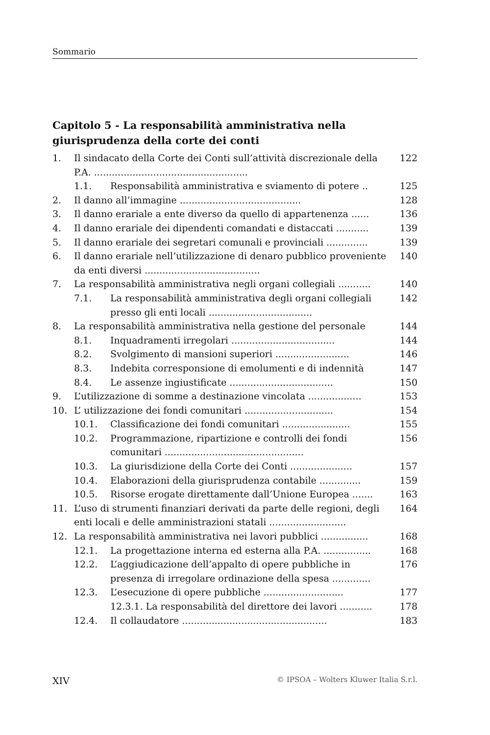Sommario
Capitolo 5 - La responsabilità amministrativa nella giurisprudenza della corte dei conti
1. Il sindacato della Corte dei Conti sull’attività discrezionale della P.A. .................................................... 122
1.1. Responsabilità amministrativa e sviamento di potere .. 125
2. Il danno all’immagine ......................................... 128
3. Il danno erariale a ente diverso da quello di appartenenza ...... 136
4. Il danno erariale dei dipendenti comandati e distaccati ........... 139
5. Il danno erariale dei segretari comunali e provinciali .............. 139
6. Il danno erariale nell’utilizzazione di denaro pubblico proveniente da enti diversi ....................................... 140
7. La responsabilità amministrativa negli organi collegiali ........... 140
7.1. La responsabilità amministrativa degli organi collegiali presso gli enti locali ................................... 142
8. La responsabilità amministrativa nella gestione del personale 144
8.1. Inquadramenti irregolari ................................... 144
8.2. Svolgimento di mansioni superiori ......................... 146
8.3. Indebita corresponsione di emolumenti e di indennità 147
8.4. Le assenze ingiustificate ................................... 150
9. L’utilizzazione di somme a destinazione vincolata .................. 153
10. L’ utilizzazione dei fondi comunitari .............................. 154
10.1. Classificazione dei fondi comunitari ....................... 155
10.2. Programmazione, ripartizione e controlli dei fondi comunitari ............................................... 156
10.3. La giurisdizione della Corte dei Conti ..................... 157
10.4. Elaborazioni della giurisprudenza contabile .............. 159
10.5. Risorse erogate direttamente dall’Unione Europea ....... 163
11. L’uso di strumenti finanziari derivati da parte delle regioni, degli enti locali e delle amministrazioni statali .......................... 164
12. La responsabilità amministrativa nei lavori pubblici ................ 168
12.1. La progettazione interna ed esterna alla P.A. ................ 168
12.2. L’aggiudicazione dell’appalto di opere pubbliche in presenza di irregolare ordinazione della spesa ............. 176
12.3. L’esecuzione di opere pubbliche ........................... 177
12.3.1. La responsabilità del direttore dei lavori ........... 178
12.4. Il collaudatore ................................................. 183
XIV © IPSOA – Wolters Kluwer Italia S.r.l.